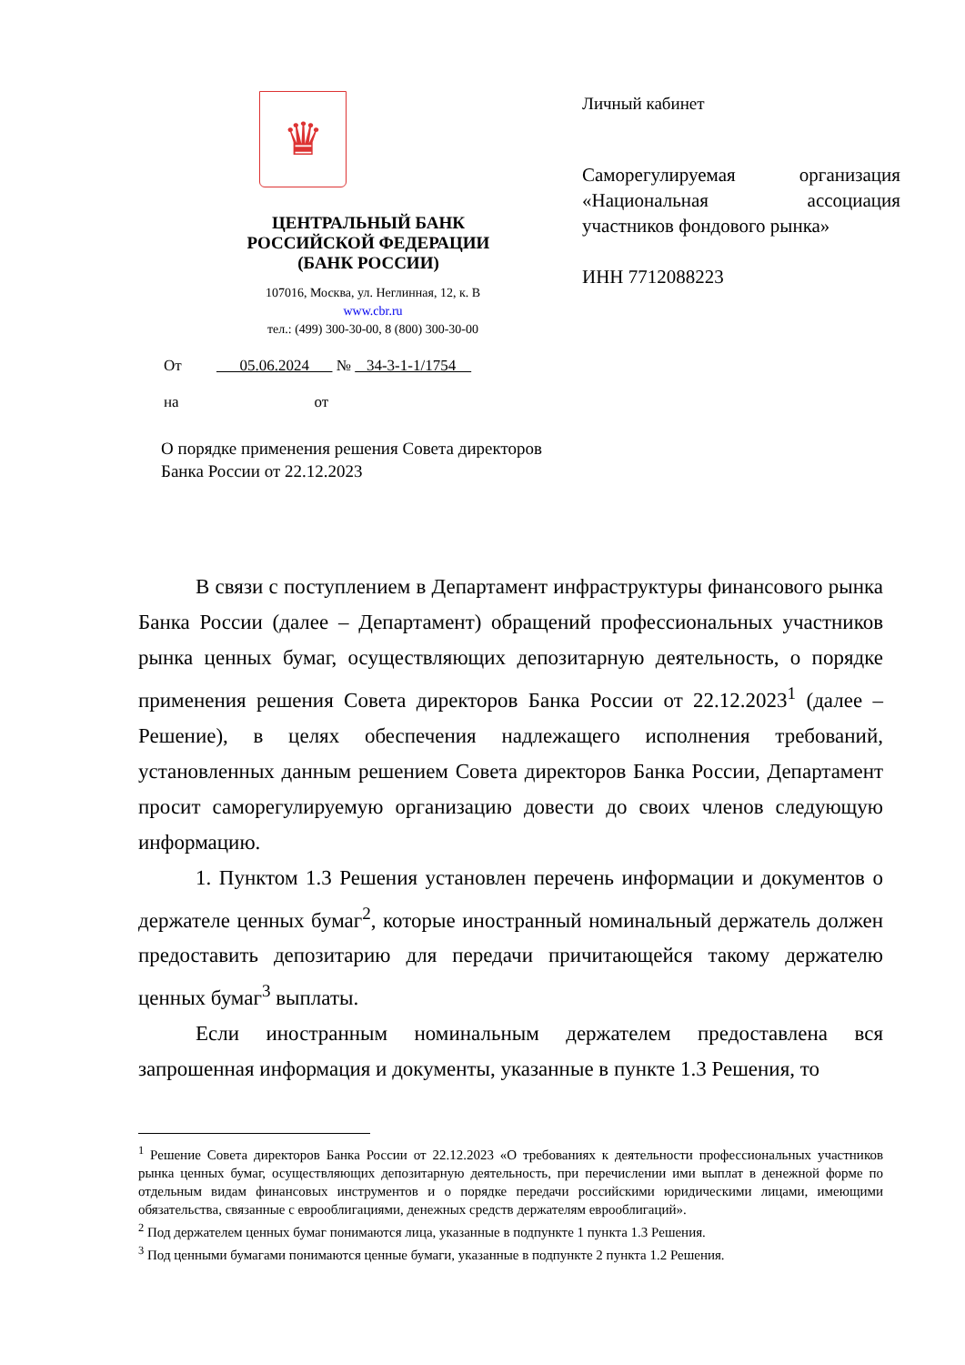♛
ЦЕНТРАЛЬНЫЙ БАНК
РОССИЙСКОЙ ФЕДЕРАЦИИ
(БАНК РОССИИ)
107016, Москва, ул. Неглинная, 12, к. В
www.cbr.ru
тел.: (499) 300-30-00, 8 (800) 300-30-00
Личный кабинет
Саморегулируемая организация «Национальная ассоциация участников фондового рынка»
ИНН 7712088223
От 05.06.2024 № 34-3-1-1/1754
на от
О порядке применения решения Совета директоров
Банка России от 22.12.2023
В связи с поступлением в Департамент инфраструктуры финансового рынка Банка России (далее – Департамент) обращений профессиональных участников рынка ценных бумаг, осуществляющих депозитарную деятельность, о порядке применения решения Совета директоров Банка России от 22.12.2023<sup>1</sup> (далее – Решение), в целях обеспечения надлежащего исполнения требований, установленных данным решением Совета директоров Банка России, Департамент просит саморегулируемую организацию довести до своих членов следующую информацию.
1. Пунктом 1.3 Решения установлен перечень информации и документов о держателе ценных бумаг<sup>2</sup>, которые иностранный номинальный держатель должен предоставить депозитарию для передачи причитающейся такому держателю ценных бумаг<sup>3</sup> выплаты.
Если иностранным номинальным держателем предоставлена вся запрошенная информация и документы, указанные в пункте 1.3 Решения, то
<sup>1</sup> Решение Совета директоров Банка России от 22.12.2023 «О требованиях к деятельности профессиональных участников рынка ценных бумаг, осуществляющих депозитарную деятельность, при перечислении ими выплат в денежной форме по отдельным видам финансовых инструментов и о порядке передачи российскими юридическими лицами, имеющими обязательства, связанные с еврооблигациями, денежных средств держателям еврооблигаций».
<sup>2</sup> Под держателем ценных бумаг понимаются лица, указанные в подпункте 1 пункта 1.3 Решения.
<sup>3</sup> Под ценными бумагами понимаются ценные бумаги, указанные в подпункте 2 пункта 1.2 Решения.